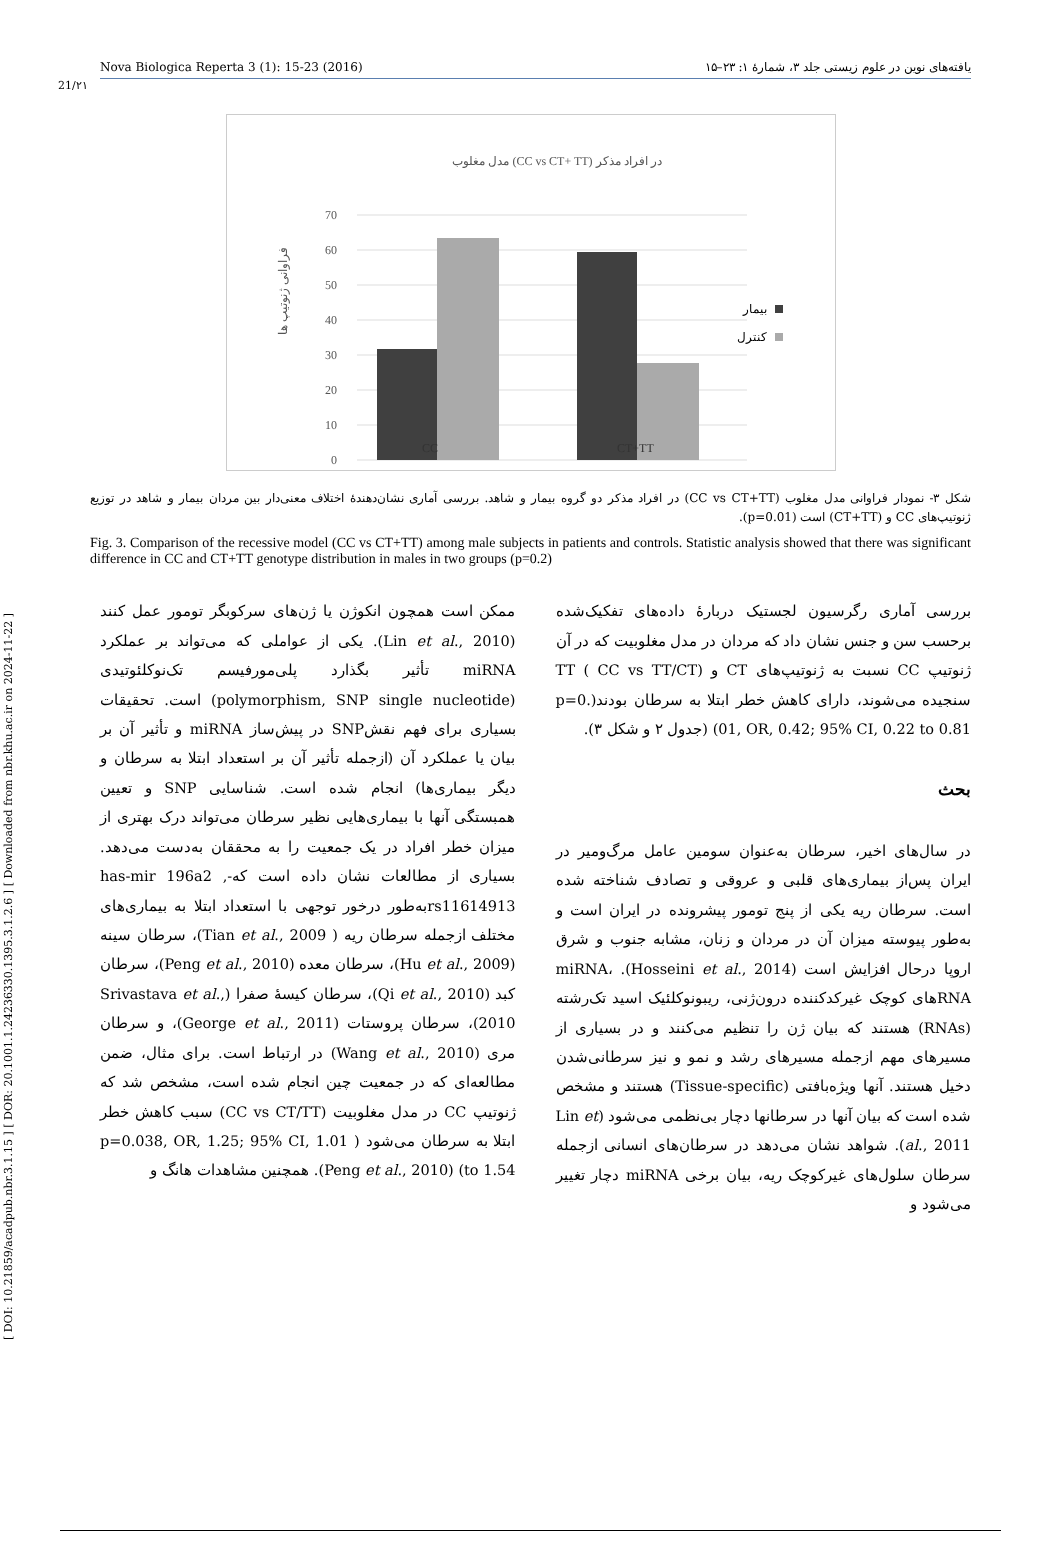[ DOI: 10.21859/acadpub.nbr.3.1.15 ] [ DOR: 20.1001.1.24236330.1395.3.1.2.6 ] [ Downloaded from nbr.khu.ac.ir on 2024-11-22 ]
Nova Biologica Reperta 3 (1): 15-23 (2016) یافته‌های نوین در علوم زیستی جلد ۳، شمارهٔ ۱: ۲۳–۱۵
21/۲۱
مدل مغلوب (CC vs CT+ TT) در افراد مذکر
70
60
50
40
30
20
10
0
CC
CT+TT
فراوانی ژنوتیپ ها
بیمار
کنترل
شکل ۳- نمودار فراوانی مدل مغلوب (CC vs CT+TT) در افراد مذکر دو گروه بیمار و شاهد. بررسی آماری نشان‌دهندهٔ اختلاف معنی‌دار بین مردان بیمار و شاهد در توزیع ژنوتیپ‌های CC و (CT+TT) است (p=0.01).
Fig. 3. Comparison of the recessive model (CC vs CT+TT) among male subjects in patients and controls. Statistic analysis showed that there was significant difference in CC and CT+TT genotype distribution in males in two groups (p=0.2)
بررسی آماری رگرسیون لجستیک دربارهٔ داده‌های تفکیک‌شده برحسب سن و جنس نشان داد که مردان در مدل مغلوبیت که در آن ژنوتیپ CC نسبت به ژنوتیپ‌های CT و TT ( CC vs TT/CT) سنجیده می‌شوند، دارای کاهش خطر ابتلا به سرطان بودند(p=0. 01, OR, 0.42; 95% CI, 0.22 to 0.81) (جدول ۲ و شکل ۳).
بحث
در سال‌های اخیر، سرطان به‌عنوان سومین عامل مرگ‌ومیر در ایران پس‌از بیماری‌های قلبی و عروقی و تصادف شناخته شده است. سرطان ریه یکی از پنج تومور پیشرونده در ایران است و به‌طور پیوسته میزان آن در مردان و زنان، مشابه جنوب و شرق اروپا درحال افزایش است (Hosseini et al., 2014). miRNA، RNAهای کوچک غیرکدکننده درون‌ژنی، ریبونوکلئیک اسید تک‌رشته (RNAs) هستند که بیان ژن را تنظیم می‌کنند و در بسیاری از مسیرهای مهم ازجمله مسیرهای رشد و نمو و نیز سرطانی‌شدن دخیل هستند. آنها ویژه‌بافتی (Tissue-specific) هستند و مشخص شده است که بیان آنها در سرطانها دچار بی‌نظمی می‌شود (Lin et al., 2011). شواهد نشان می‌دهد در سرطان‌های انسانی ازجمله سرطان سلول‌های غیرکوچک ریه، بیان برخی miRNA دچار تغییر می‌شود و
ممکن است همچون انکوژن یا ژن‌های سرکوبگر تومور عمل کنند (Lin et al., 2010). یکی از عواملی که می‌تواند بر عملکرد miRNA تأثیر بگذارد پلی‌مورفیسم تک‌نوکلئوتیدی (polymorphism, SNP single nucleotide) است. تحقیقات بسیاری برای فهم نقشSNP در پیش‌ساز miRNA و تأثیر آن بر بیان یا عملکرد آن (ازجمله تأثیر آن بر استعداد ابتلا به سرطان و دیگر بیماری‌ها) انجام شده است. شناسایی SNP و تعیین همبستگی آنها با بیماری‌هایی نظیر سرطان می‌تواند درک بهتری از میزان خطر افراد در یک جمعیت را به محققان به‌دست می‌دهد. بسیاری از مطالعات نشان داده است که-has-mir 196a2 , rs11614913به‌طور درخور توجهی با استعداد ابتلا به بیماری‌های مختلف ازجمله سرطان ریه ( Tian et al., 2009)، سرطان سینه (Hu et al., 2009)، سرطان معده (Peng et al., 2010)، سرطان کبد (Qi et al., 2010)، سرطان کیسهٔ صفرا (Srivastava et al., 2010)، سرطان پروستات (George et al., 2011)، و سرطان مری (Wang et al., 2010) در ارتباط است. برای مثال، ضمن مطالعه‌ای که در جمعیت چین انجام شده است، مشخص شد که ژنوتیپ CC در مدل مغلوبیت (CC vs CT/TT) سبب کاهش خطر ابتلا به سرطان می‌شود ( p=0.038, OR, 1.25; 95% CI, 1.01 to 1.54) (Peng et al., 2010). همچنین مشاهدات هانگ و